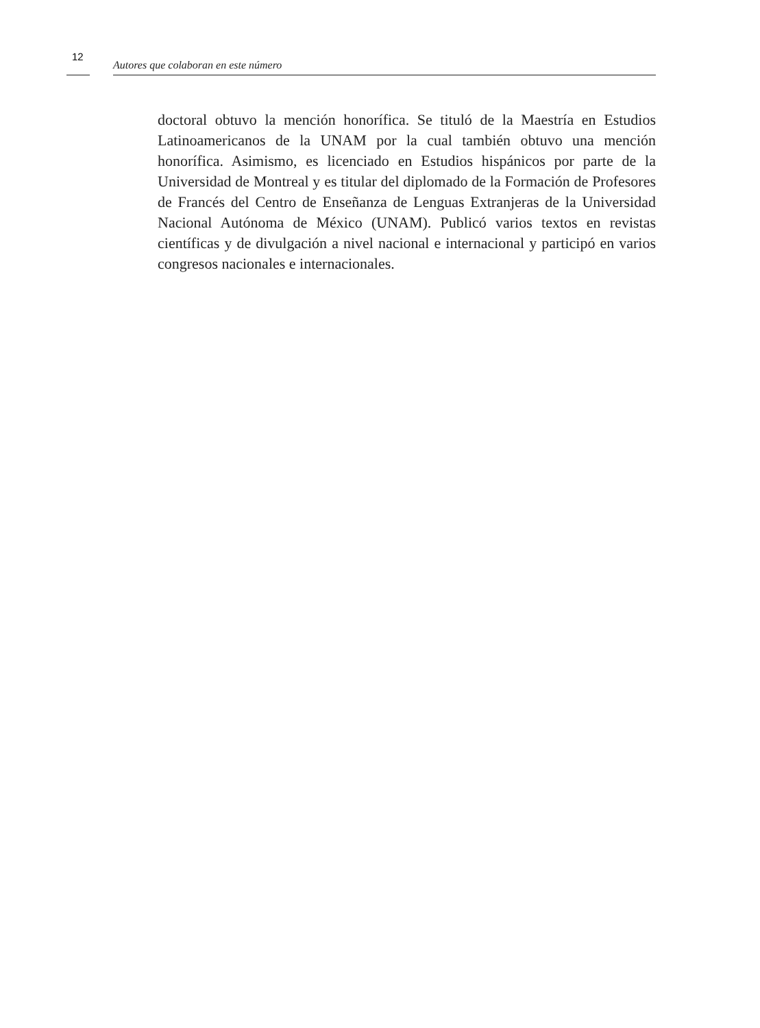12
Autores que colaboran en este número
doctoral obtuvo la mención honorífica. Se tituló de la Maestría en Estudios Latinoamericanos de la UNAM por la cual también obtuvo una mención honorífica. Asimismo, es licenciado en Estudios hispánicos por parte de la Universidad de Montreal y es titular del diplomado de la Formación de Profesores de Francés del Centro de Enseñanza de Lenguas Extranjeras de la Universidad Nacional Autónoma de México (UNAM). Publicó varios textos en revistas científicas y de divulgación a nivel nacional e internacional y participó en varios congresos nacionales e internacionales.